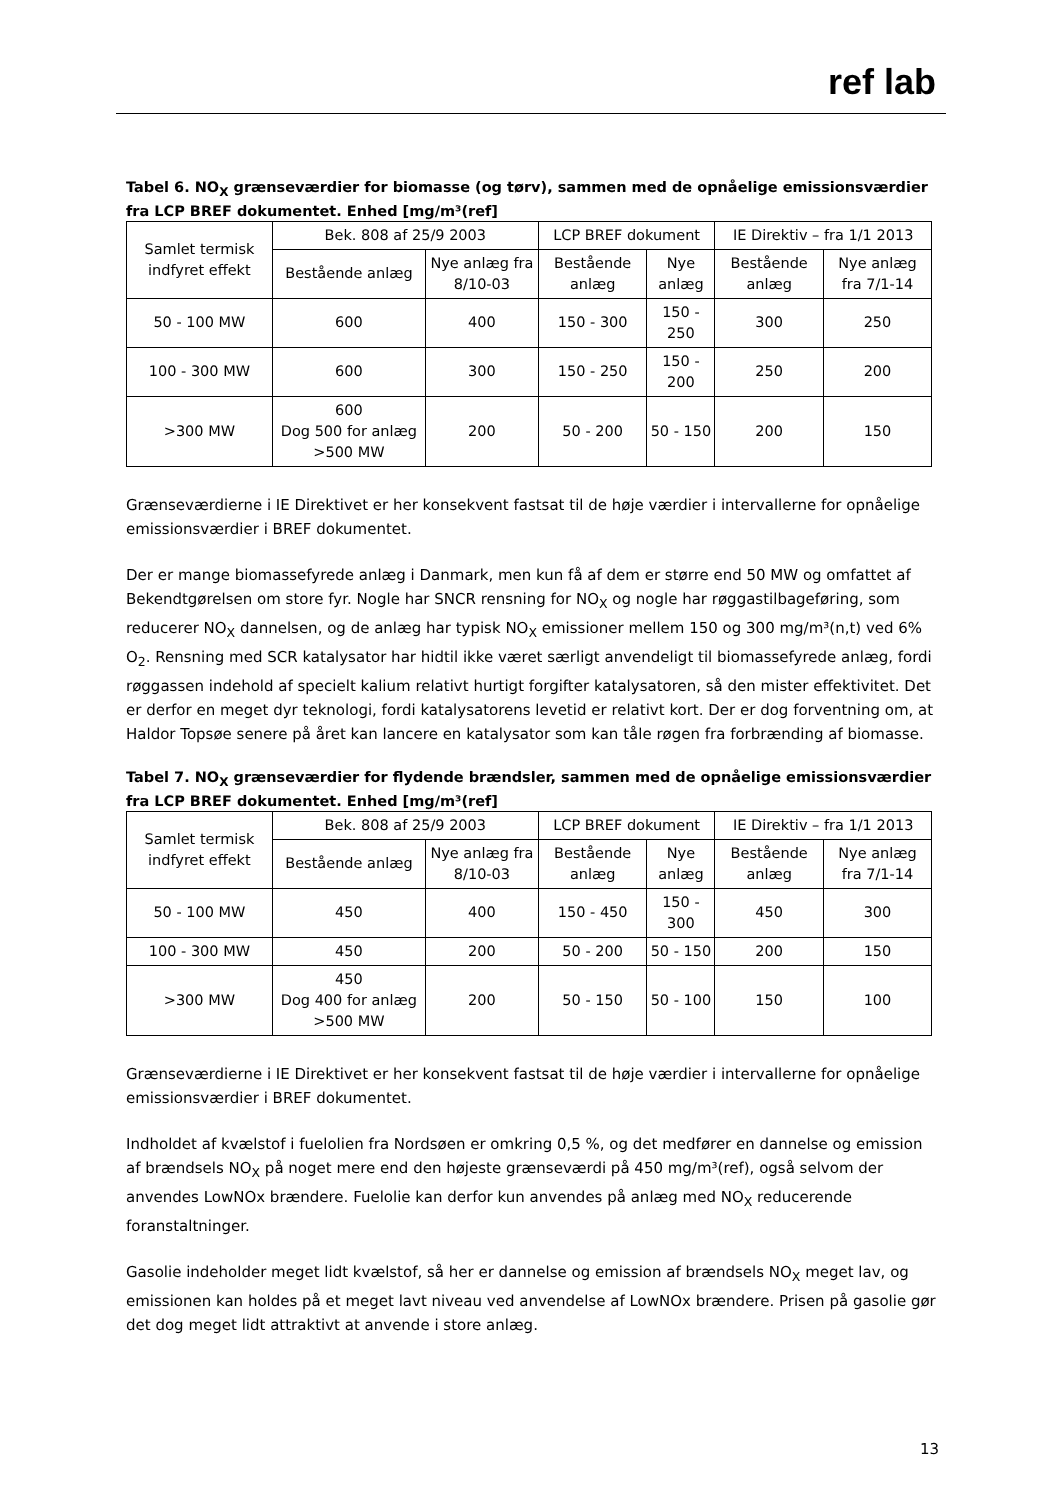ref lab
Tabel 6. NO<sub>X</sub> grænseværdier for biomasse (og tørv), sammen med de opnåelige emissionsværdier fra LCP BREF dokumentet. Enhed [mg/m³(ref]
| Samlet termisk indfyret effekt | Bek. 808 af 25/9 2003 | | LCP BREF dokument | | IE Direktiv – fra 1/1 2013 | |
| | Bestående anlæg | Nye anlæg fra 8/10-03 | Bestående anlæg | Nye anlæg | Bestående anlæg | Nye anlæg fra 7/1-14 |
| 50 - 100 MW | 600 | 400 | 150 - 300 | 150 - 250 | 300 | 250 |
| 100 - 300 MW | 600 | 300 | 150 - 250 | 150 - 200 | 250 | 200 |
| >300 MW | 600 Dog 500 for anlæg >500 MW | 200 | 50 - 200 | 50 - 150 | 200 | 150 |
Grænseværdierne i IE Direktivet er her konsekvent fastsat til de høje værdier i intervallerne for opnåelige emissionsværdier i BREF dokumentet.
Der er mange biomassefyrede anlæg i Danmark, men kun få af dem er større end 50 MW og omfattet af Bekendtgørelsen om store fyr. Nogle har SNCR rensning for NO<sub>X</sub> og nogle har røggastilbageføring, som reducerer NO<sub>X</sub> dannelsen, og de anlæg har typisk NO<sub>X</sub> emissioner mellem 150 og 300 mg/m³(n,t) ved 6% O<sub>2</sub>. Rensning med SCR katalysator har hidtil ikke været særligt anvendeligt til biomassefyrede anlæg, fordi røggassen indehold af specielt kalium relativt hurtigt forgifter katalysatoren, så den mister effektivitet. Det er derfor en meget dyr teknologi, fordi katalysatorens levetid er relativt kort. Der er dog forventning om, at Haldor Topsøe senere på året kan lancere en katalysator som kan tåle røgen fra forbrænding af biomasse.
Tabel 7. NO<sub>X</sub> grænseværdier for flydende brændsler, sammen med de opnåelige emissionsværdier fra LCP BREF dokumentet. Enhed [mg/m³(ref]
| Samlet termisk indfyret effekt | Bek. 808 af 25/9 2003 | | LCP BREF dokument | | IE Direktiv – fra 1/1 2013 | |
| | Bestående anlæg | Nye anlæg fra 8/10-03 | Bestående anlæg | Nye anlæg | Bestående anlæg | Nye anlæg fra 7/1-14 |
| 50 - 100 MW | 450 | 400 | 150 - 450 | 150 - 300 | 450 | 300 |
| 100 - 300 MW | 450 | 200 | 50 - 200 | 50 - 150 | 200 | 150 |
| >300 MW | 450 Dog 400 for anlæg >500 MW | 200 | 50 - 150 | 50 - 100 | 150 | 100 |
Grænseværdierne i IE Direktivet er her konsekvent fastsat til de høje værdier i intervallerne for opnåelige emissionsværdier i BREF dokumentet.
Indholdet af kvælstof i fuelolien fra Nordsøen er omkring 0,5 %, og det medfører en dannelse og emission af brændsels NO<sub>X</sub> på noget mere end den højeste grænseværdi på 450 mg/m³(ref), også selvom der anvendes LowNOx brændere. Fuelolie kan derfor kun anvendes på anlæg med NO<sub>X</sub> reducerende foranstaltninger.
Gasolie indeholder meget lidt kvælstof, så her er dannelse og emission af brændsels NO<sub>X</sub> meget lav, og emissionen kan holdes på et meget lavt niveau ved anvendelse af LowNOx brændere. Prisen på gasolie gør det dog meget lidt attraktivt at anvende i store anlæg.
13